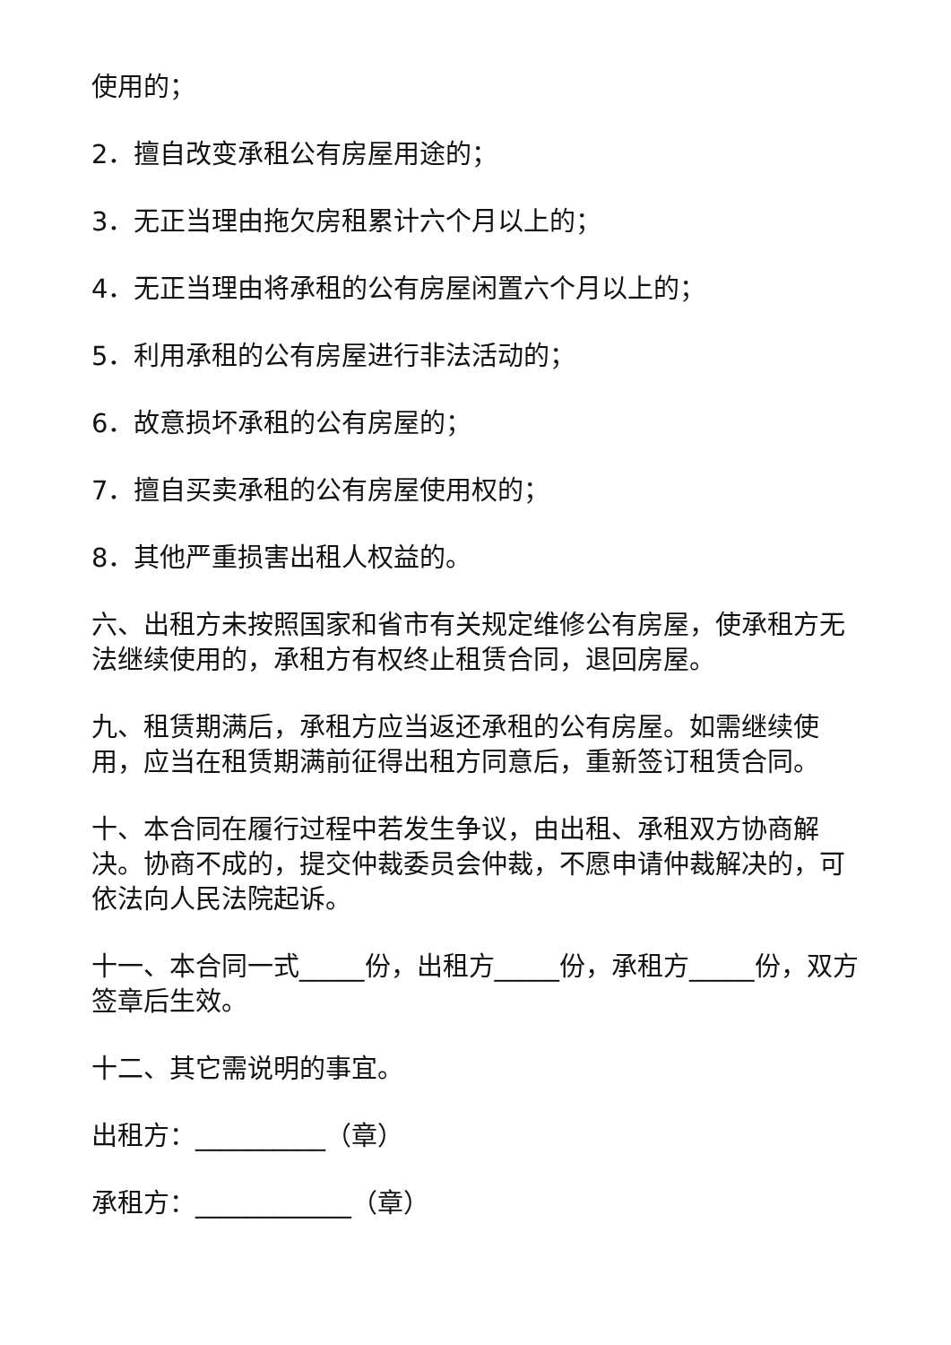使用的；
2．擅自改变承租公有房屋用途的；
3．无正当理由拖欠房租累计六个月以上的；
4．无正当理由将承租的公有房屋闲置六个月以上的；
5．利用承租的公有房屋进行非法活动的；
6．故意损坏承租的公有房屋的；
7．擅自买卖承租的公有房屋使用权的；
8．其他严重损害出租人权益的。
六、出租方未按照国家和省市有关规定维修公有房屋，使承租方无法继续使用的，承租方有权终止租赁合同，退回房屋。
九、租赁期满后，承租方应当返还承租的公有房屋。如需继续使用，应当在租赁期满前征得出租方同意后，重新签订租赁合同。
十、本合同在履行过程中若发生争议，由出租、承租双方协商解决。协商不成的，提交仲裁委员会仲裁，不愿申请仲裁解决的，可依法向人民法院起诉。
十一、本合同一式_____份，出租方_____份，承租方_____份，双方签章后生效。
十二、其它需说明的事宜。
出租方：__________（章）
承租方：____________（章）